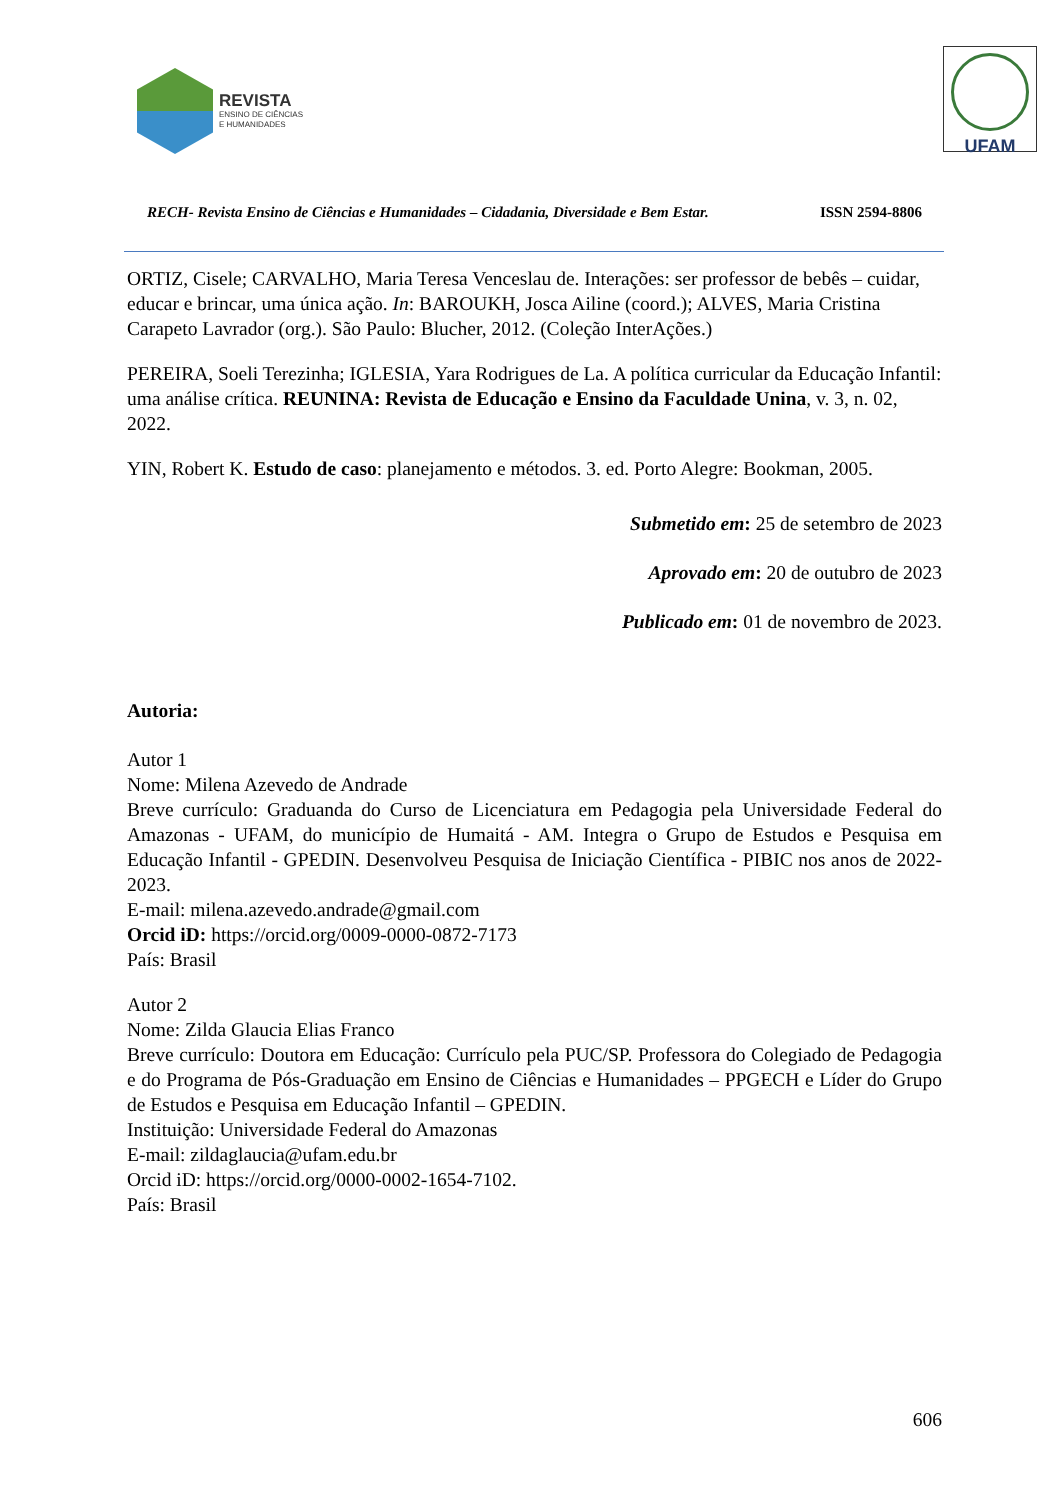REVISTA
ENSINO DE CIÊNCIAS
E HUMANIDADES
UFAM
RECH- Revista Ensino de Ciências e Humanidades – Cidadania, Diversidade e Bem Estar. ISSN 2594-8806
ORTIZ, Cisele; CARVALHO, Maria Teresa Venceslau de. Interações: ser professor de bebês – cuidar, educar e brincar, uma única ação. In: BAROUKH, Josca Ailine (coord.); ALVES, Maria Cristina Carapeto Lavrador (org.). São Paulo: Blucher, 2012. (Coleção InterAções.)
PEREIRA, Soeli Terezinha; IGLESIA, Yara Rodrigues de La. A política curricular da Educação Infantil: uma análise crítica. REUNINA: Revista de Educação e Ensino da Faculdade Unina, v. 3, n. 02, 2022.
YIN, Robert K. Estudo de caso: planejamento e métodos. 3. ed. Porto Alegre: Bookman, 2005.
Submetido em: 25 de setembro de 2023
Aprovado em: 20 de outubro de 2023
Publicado em: 01 de novembro de 2023.
Autoria:
Autor 1
Nome: Milena Azevedo de Andrade
Breve currículo: Graduanda do Curso de Licenciatura em Pedagogia pela Universidade Federal do Amazonas - UFAM, do município de Humaitá - AM. Integra o Grupo de Estudos e Pesquisa em Educação Infantil - GPEDIN. Desenvolveu Pesquisa de Iniciação Científica - PIBIC nos anos de 2022-2023.
E-mail: milena.azevedo.andrade@gmail.com
Orcid iD: https://orcid.org/0009-0000-0872-7173
País: Brasil
Autor 2
Nome: Zilda Glaucia Elias Franco
Breve currículo: Doutora em Educação: Currículo pela PUC/SP. Professora do Colegiado de Pedagogia e do Programa de Pós-Graduação em Ensino de Ciências e Humanidades – PPGECH e Líder do Grupo de Estudos e Pesquisa em Educação Infantil – GPEDIN.
Instituição: Universidade Federal do Amazonas
E-mail: zildaglaucia@ufam.edu.br
Orcid iD: https://orcid.org/0000-0002-1654-7102.
País: Brasil
606